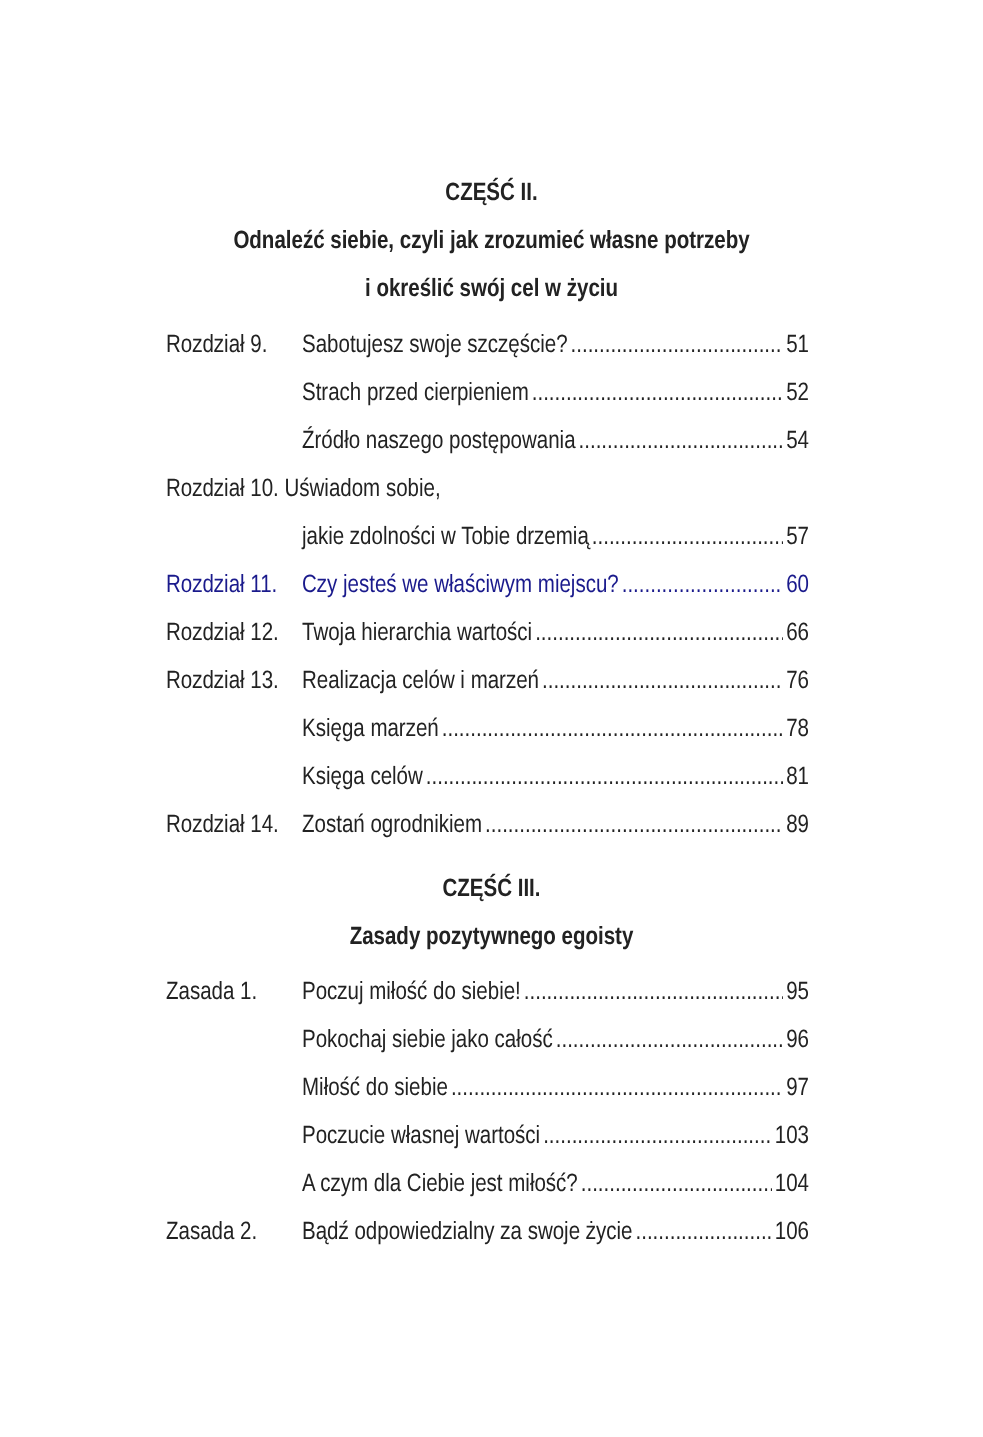CZĘŚĆ II.
Odnaleźć siebie, czyli jak zrozumieć własne potrzeby
i określić swój cel w życiu
Rozdział 9. Sabotujesz swoje szczęście? 51
Strach przed cierpieniem 52
Źródło naszego postępowania 54
Rozdział 10. Uświadom sobie,
jakie zdolności w Tobie drzemią 57
Rozdział 11. Czy jesteś we właściwym miejscu? 60
Rozdział 12. Twoja hierarchia wartości 66
Rozdział 13. Realizacja celów i marzeń 76
Księga marzeń 78
Księga celów 81
Rozdział 14. Zostań ogrodnikiem 89
CZĘŚĆ III.
Zasady pozytywnego egoisty
Zasada 1. Poczuj miłość do siebie! 95
Pokochaj siebie jako całość 96
Miłość do siebie 97
Poczucie własnej wartości 103
A czym dla Ciebie jest miłość? 104
Zasada 2. Bądź odpowiedzialny za swoje życie 106